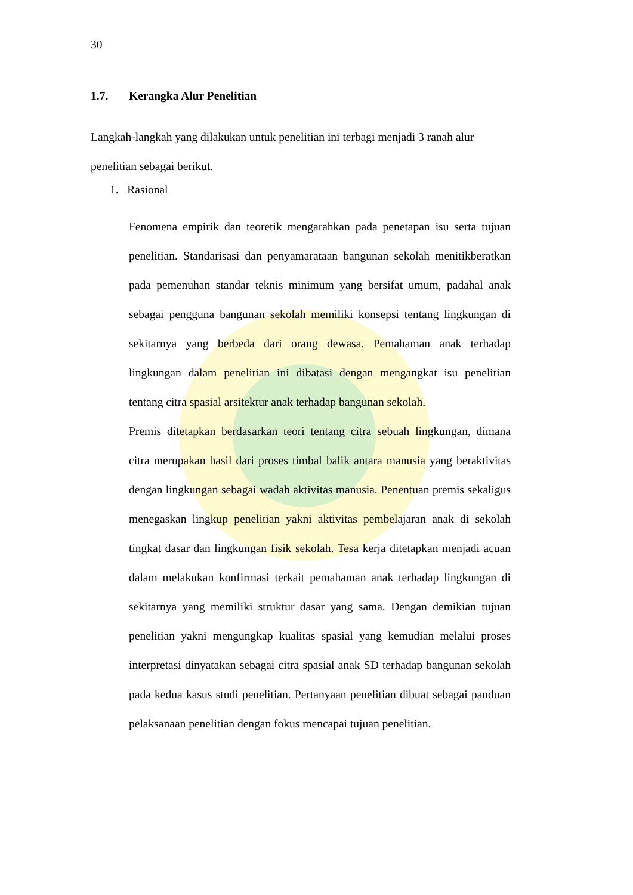30
1.7. Kerangka Alur Penelitian
Langkah-langkah yang dilakukan untuk penelitian ini terbagi menjadi 3 ranah alur penelitian sebagai berikut.
1. Rasional
Fenomena empirik dan teoretik mengarahkan pada penetapan isu serta tujuan penelitian. Standarisasi dan penyamarataan bangunan sekolah menitikberatkan pada pemenuhan standar teknis minimum yang bersifat umum, padahal anak sebagai pengguna bangunan sekolah memiliki konsepsi tentang lingkungan di sekitarnya yang berbeda dari orang dewasa. Pemahaman anak terhadap lingkungan dalam penelitian ini dibatasi dengan mengangkat isu penelitian tentang citra spasial arsitektur anak terhadap bangunan sekolah.
Premis ditetapkan berdasarkan teori tentang citra sebuah lingkungan, dimana citra merupakan hasil dari proses timbal balik antara manusia yang beraktivitas dengan lingkungan sebagai wadah aktivitas manusia. Penentuan premis sekaligus menegaskan lingkup penelitian yakni aktivitas pembelajaran anak di sekolah tingkat dasar dan lingkungan fisik sekolah. Tesa kerja ditetapkan menjadi acuan dalam melakukan konfirmasi terkait pemahaman anak terhadap lingkungan di sekitarnya yang memiliki struktur dasar yang sama. Dengan demikian tujuan penelitian yakni mengungkap kualitas spasial yang kemudian melalui proses interpretasi dinyatakan sebagai citra spasial anak SD terhadap bangunan sekolah pada kedua kasus studi penelitian. Pertanyaan penelitian dibuat sebagai panduan pelaksanaan penelitian dengan fokus mencapai tujuan penelitian.